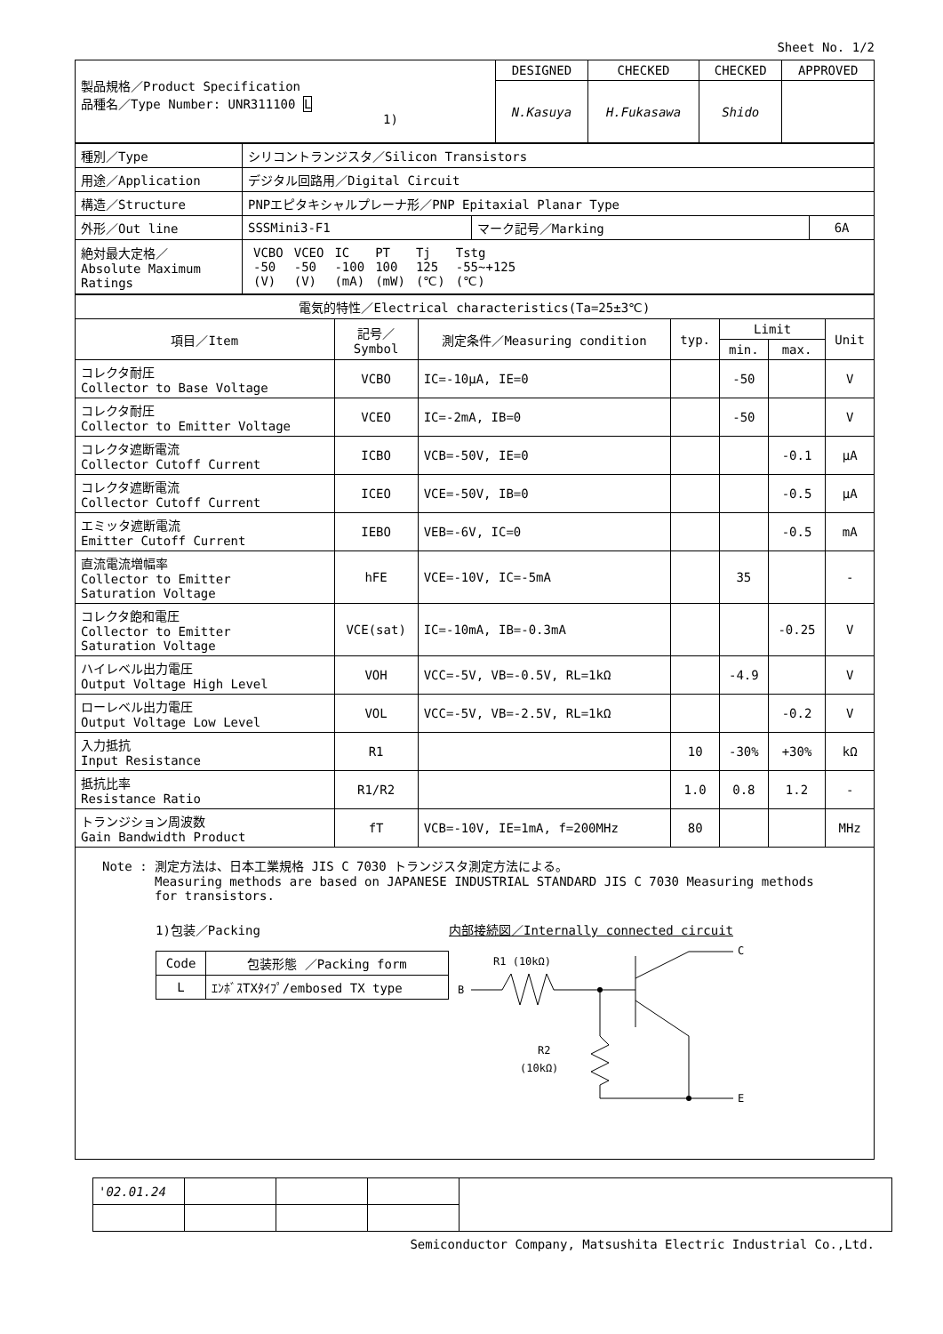Sheet No. 1/2
| 製品規格／Product Specification 品種名／Type Number: UNR311100 L 1) | DESIGNED | CHECKED | CHECKED | APPROVED |
| | N.Kasuya | H.Fukasawa | Shido | |
| 種別／Type | シリコントランジスタ／Silicon Transistors | | |
| 用途／Application | デジタル回路用／Digital Circuit | | |
| 構造／Structure | PNPエピタキシャルプレーナ形／PNP Epitaxial Planar Type | | |
| 外形／Out line | SSSMini3-F1 | マーク記号／Marking | 6A |
| 絶対最大定格／ Absolute Maximum Ratings | / VCBO -50 (V) / VCEO -50 (V) / IC -100 (mA) / PT 100 (mW) / Tj 125 (℃) / Tstg -55~+125 (℃) / | | |
| 電気的特性／Electrical characteristics(Ta=25±3℃) | | | | | | |
| 項目／Item | 記号／ Symbol | 測定条件／Measuring condition | typ. | Limit | | Unit |
| | | | | min. | max. | |
| コレクタ耐圧 Collector to Base Voltage | VCBO | IC=-10μA, IE=0 | | -50 | | V |
| コレクタ耐圧 Collector to Emitter Voltage | VCEO | IC=-2mA, IB=0 | | -50 | | V |
| コレクタ遮断電流 Collector Cutoff Current | ICBO | VCB=-50V, IE=0 | | | -0.1 | μA |
| コレクタ遮断電流 Collector Cutoff Current | ICEO | VCE=-50V, IB=0 | | | -0.5 | μA |
| エミッタ遮断電流 Emitter Cutoff Current | IEBO | VEB=-6V, IC=0 | | | -0.5 | mA |
| 直流電流増幅率 Collector to Emitter Saturation Voltage | hFE | VCE=-10V, IC=-5mA | | 35 | | - |
| コレクタ飽和電圧 Collector to Emitter Saturation Voltage | VCE(sat) | IC=-10mA, IB=-0.3mA | | | -0.25 | V |
| ハイレベル出力電圧 Output Voltage High Level | VOH | VCC=-5V, VB=-0.5V, RL=1kΩ | | -4.9 | | V |
| ローレベル出力電圧 Output Voltage Low Level | VOL | VCC=-5V, VB=-2.5V, RL=1kΩ | | | -0.2 | V |
| 入力抵抗 Input Resistance | R1 | | 10 | -30% | +30% | kΩ |
| 抵抗比率 Resistance Ratio | R1/R2 | | 1.0 | 0.8 | 1.2 | - |
| トランジション周波数 Gain Bandwidth Product | fT | VCB=-10V, IE=1mA, f=200MHz | 80 | | | MHz |
Note : 測定方法は、日本工業規格 JIS C 7030 トランジスタ測定方法による。
Measuring methods are based on JAPANESE INDUSTRIAL STANDARD JIS C 7030 Measuring methods
for transistors.
1)包装／Packing
| Code | 包装形態 ／Packing form |
| L | ｴﾝﾎﾞｽTXﾀｲﾌﾟ/embosed TX type |
内部接続図／Internally connected circuit
R1 (10kΩ)
B
C
E
R2
(10kΩ)
| '02.01.24 | | | | |
Semiconductor Company, Matsushita Electric Industrial Co.,Ltd.